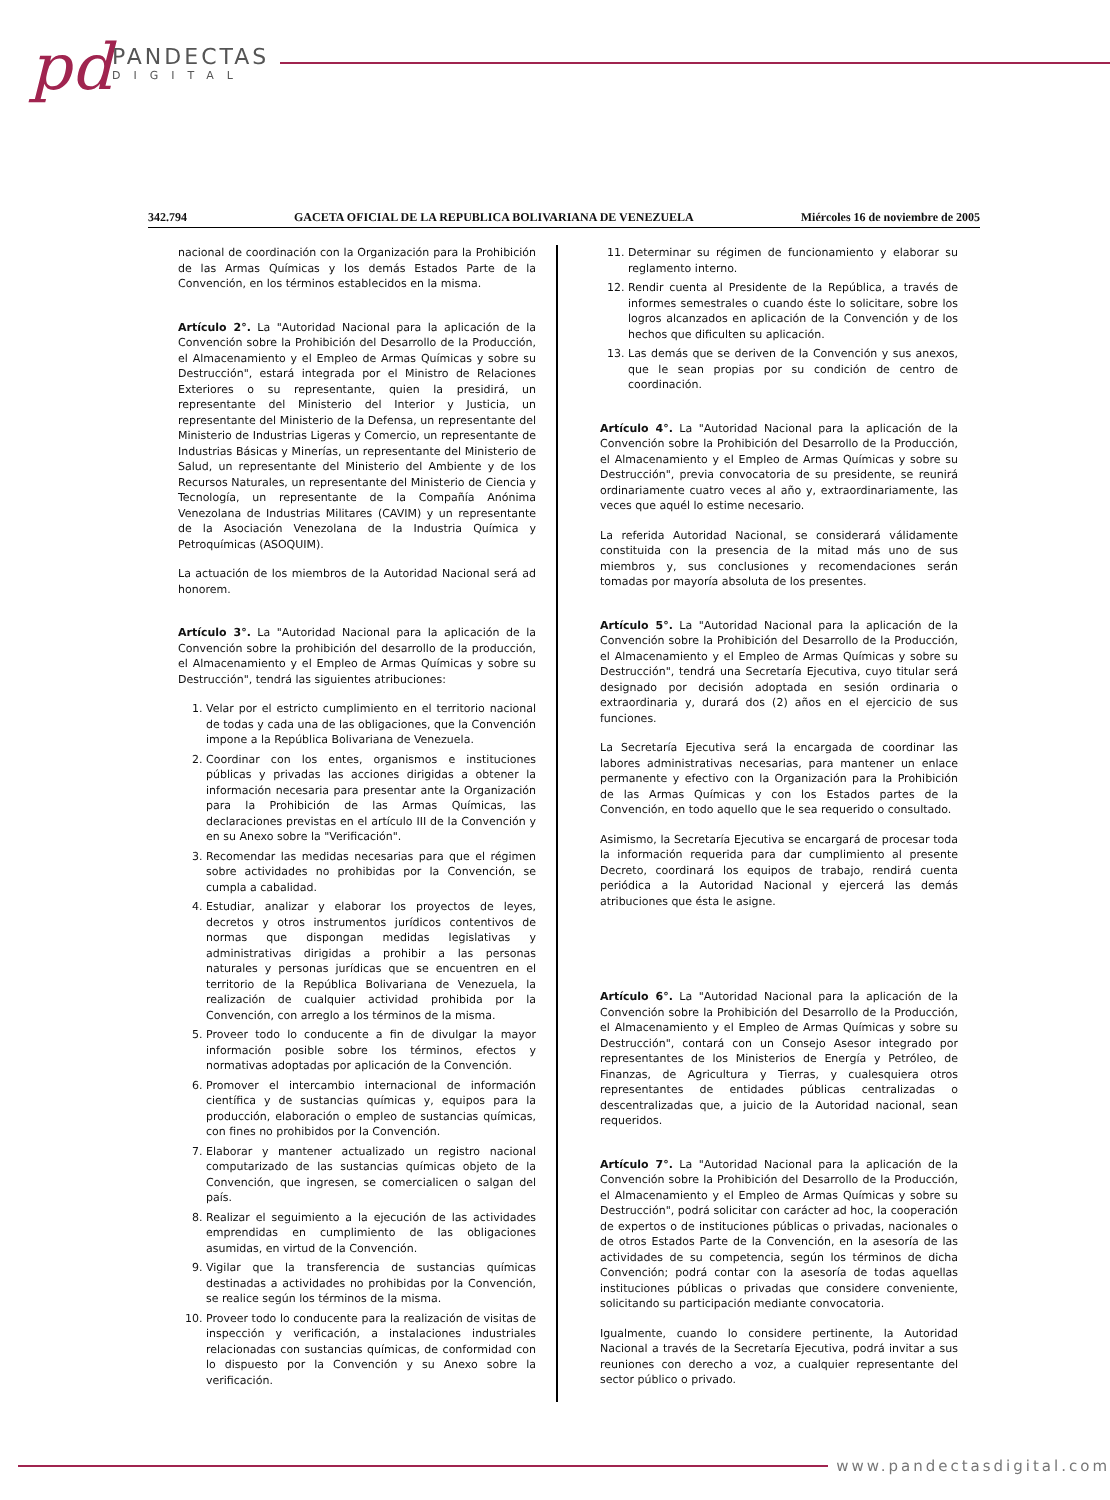pd
PANDECTAS
DIGITAL
342.794 GACETA OFICIAL DE LA REPUBLICA BOLIVARIANA DE VENEZUELA Miércoles 16 de noviembre de 2005
nacional de coordinación con la Organización para la Prohibición de las Armas Químicas y los demás Estados Parte de la Convención, en los términos establecidos en la misma.
Artículo 2°. La "Autoridad Nacional para la aplicación de la Convención sobre la Prohibición del Desarrollo de la Producción, el Almacenamiento y el Empleo de Armas Químicas y sobre su Destrucción", estará integrada por el Ministro de Relaciones Exteriores o su representante, quien la presidirá, un representante del Ministerio del Interior y Justicia, un representante del Ministerio de la Defensa, un representante del Ministerio de Industrias Ligeras y Comercio, un representante de Industrias Básicas y Minerías, un representante del Ministerio de Salud, un representante del Ministerio del Ambiente y de los Recursos Naturales, un representante del Ministerio de Ciencia y Tecnología, un representante de la Compañía Anónima Venezolana de Industrias Militares (CAVIM) y un representante de la Asociación Venezolana de la Industria Química y Petroquímicas (ASOQUIM).
La actuación de los miembros de la Autoridad Nacional será ad honorem.
Artículo 3°. La "Autoridad Nacional para la aplicación de la Convención sobre la prohibición del desarrollo de la producción, el Almacenamiento y el Empleo de Armas Químicas y sobre su Destrucción", tendrá las siguientes atribuciones:
1. Velar por el estricto cumplimiento en el territorio nacional de todas y cada una de las obligaciones, que la Convención impone a la República Bolivariana de Venezuela.
2. Coordinar con los entes, organismos e instituciones públicas y privadas las acciones dirigidas a obtener la información necesaria para presentar ante la Organización para la Prohibición de las Armas Químicas, las declaraciones previstas en el artículo III de la Convención y en su Anexo sobre la "Verificación".
3. Recomendar las medidas necesarias para que el régimen sobre actividades no prohibidas por la Convención, se cumpla a cabalidad.
4. Estudiar, analizar y elaborar los proyectos de leyes, decretos y otros instrumentos jurídicos contentivos de normas que dispongan medidas legislativas y administrativas dirigidas a prohibir a las personas naturales y personas jurídicas que se encuentren en el territorio de la República Bolivariana de Venezuela, la realización de cualquier actividad prohibida por la Convención, con arreglo a los términos de la misma.
5. Proveer todo lo conducente a fin de divulgar la mayor información posible sobre los términos, efectos y normativas adoptadas por aplicación de la Convención.
6. Promover el intercambio internacional de información científica y de sustancias químicas y, equipos para la producción, elaboración o empleo de sustancias químicas, con fines no prohibidos por la Convención.
7. Elaborar y mantener actualizado un registro nacional computarizado de las sustancias químicas objeto de la Convención, que ingresen, se comercialicen o salgan del país.
8. Realizar el seguimiento a la ejecución de las actividades emprendidas en cumplimiento de las obligaciones asumidas, en virtud de la Convención.
9. Vigilar que la transferencia de sustancias químicas destinadas a actividades no prohibidas por la Convención, se realice según los términos de la misma.
10. Proveer todo lo conducente para la realización de visitas de inspección y verificación, a instalaciones industriales relacionadas con sustancias químicas, de conformidad con lo dispuesto por la Convención y su Anexo sobre la verificación.
11. Determinar su régimen de funcionamiento y elaborar su reglamento interno.
12. Rendir cuenta al Presidente de la República, a través de informes semestrales o cuando éste lo solicitare, sobre los logros alcanzados en aplicación de la Convención y de los hechos que dificulten su aplicación.
13. Las demás que se deriven de la Convención y sus anexos, que le sean propias por su condición de centro de coordinación.
Artículo 4°. La "Autoridad Nacional para la aplicación de la Convención sobre la Prohibición del Desarrollo de la Producción, el Almacenamiento y el Empleo de Armas Químicas y sobre su Destrucción", previa convocatoria de su presidente, se reunirá ordinariamente cuatro veces al año y, extraordinariamente, las veces que aquél lo estime necesario.
La referida Autoridad Nacional, se considerará válidamente constituida con la presencia de la mitad más uno de sus miembros y, sus conclusiones y recomendaciones serán tomadas por mayoría absoluta de los presentes.
Artículo 5°. La "Autoridad Nacional para la aplicación de la Convención sobre la Prohibición del Desarrollo de la Producción, el Almacenamiento y el Empleo de Armas Químicas y sobre su Destrucción", tendrá una Secretaría Ejecutiva, cuyo titular será designado por decisión adoptada en sesión ordinaria o extraordinaria y, durará dos (2) años en el ejercicio de sus funciones.
La Secretaría Ejecutiva será la encargada de coordinar las labores administrativas necesarias, para mantener un enlace permanente y efectivo con la Organización para la Prohibición de las Armas Químicas y con los Estados partes de la Convención, en todo aquello que le sea requerido o consultado.
Asimismo, la Secretaría Ejecutiva se encargará de procesar toda la información requerida para dar cumplimiento al presente Decreto, coordinará los equipos de trabajo, rendirá cuenta periódica a la Autoridad Nacional y ejercerá las demás atribuciones que ésta le asigne.
Artículo 6°. La "Autoridad Nacional para la aplicación de la Convención sobre la Prohibición del Desarrollo de la Producción, el Almacenamiento y el Empleo de Armas Químicas y sobre su Destrucción", contará con un Consejo Asesor integrado por representantes de los Ministerios de Energía y Petróleo, de Finanzas, de Agricultura y Tierras, y cualesquiera otros representantes de entidades públicas centralizadas o descentralizadas que, a juicio de la Autoridad nacional, sean requeridos.
Artículo 7°. La "Autoridad Nacional para la aplicación de la Convención sobre la Prohibición del Desarrollo de la Producción, el Almacenamiento y el Empleo de Armas Químicas y sobre su Destrucción", podrá solicitar con carácter ad hoc, la cooperación de expertos o de instituciones públicas o privadas, nacionales o de otros Estados Parte de la Convención, en la asesoría de las actividades de su competencia, según los términos de dicha Convención; podrá contar con la asesoría de todas aquellas instituciones públicas o privadas que considere conveniente, solicitando su participación mediante convocatoria.
Igualmente, cuando lo considere pertinente, la Autoridad Nacional a través de la Secretaría Ejecutiva, podrá invitar a sus reuniones con derecho a voz, a cualquier representante del sector público o privado.
www.pandectasdigital.com